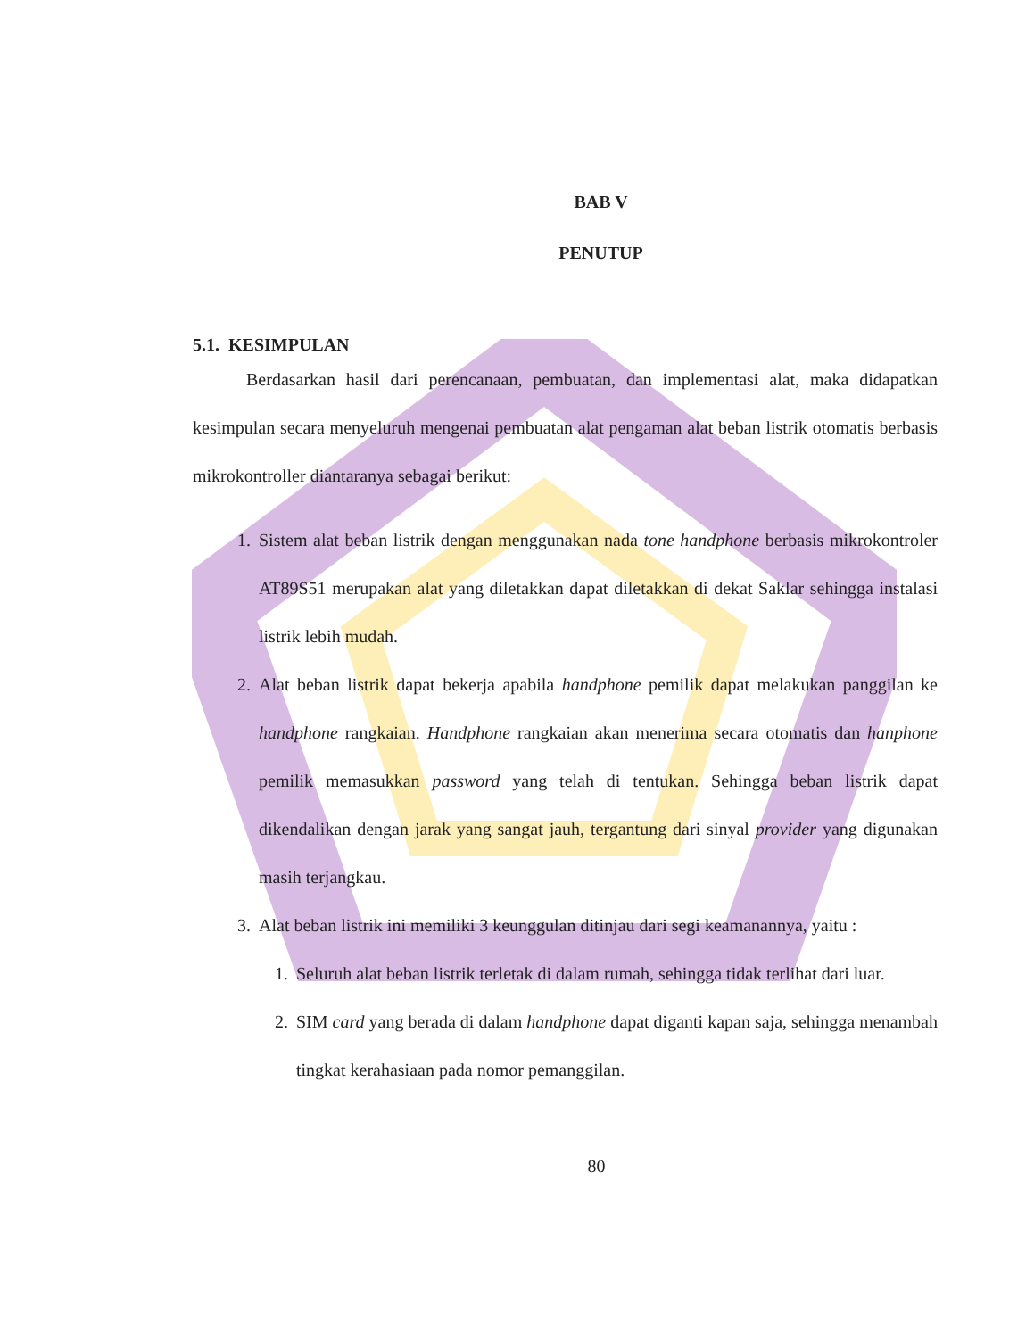BAB V
PENUTUP
5.1. KESIMPULAN
Berdasarkan hasil dari perencanaan, pembuatan, dan implementasi alat, maka didapatkan kesimpulan secara menyeluruh mengenai pembuatan alat pengaman alat beban listrik otomatis berbasis mikrokontroller diantaranya sebagai berikut:
1. Sistem alat beban listrik dengan menggunakan nada tone handphone berbasis mikrokontroler AT89S51 merupakan alat yang diletakkan dapat diletakkan di dekat Saklar sehingga instalasi listrik lebih mudah.
2. Alat beban listrik dapat bekerja apabila handphone pemilik dapat melakukan panggilan ke handphone rangkaian. Handphone rangkaian akan menerima secara otomatis dan hanphone pemilik memasukkan password yang telah di tentukan. Sehingga beban listrik dapat dikendalikan dengan jarak yang sangat jauh, tergantung dari sinyal provider yang digunakan masih terjangkau.
3. Alat beban listrik ini memiliki 3 keunggulan ditinjau dari segi keamanannya, yaitu :
1. Seluruh alat beban listrik terletak di dalam rumah, sehingga tidak terlihat dari luar.
2. SIM card yang berada di dalam handphone dapat diganti kapan saja, sehingga menambah tingkat kerahasiaan pada nomor pemanggilan.
80